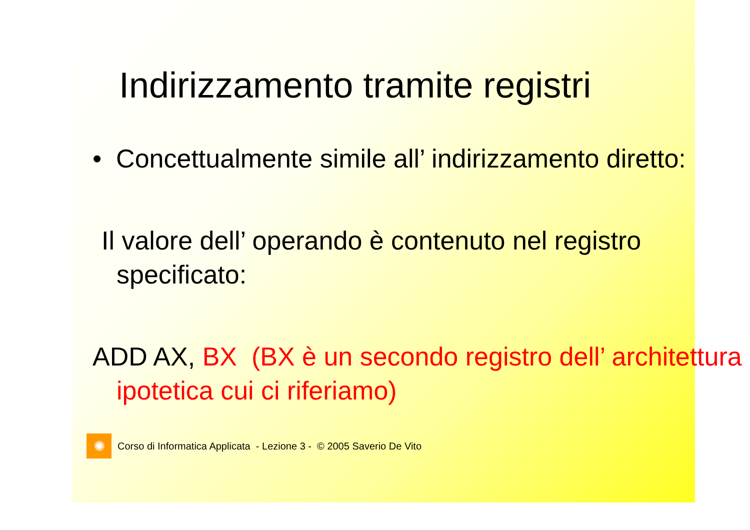Indirizzamento tramite registri
• Concettualmente simile all’ indirizzamento diretto:
Il valore dell’ operando è contenuto nel registro specificato:
ADD AX, BX (BX è un secondo registro dell’ architettura ipotetica cui ci riferiamo)
✺
Corso di Informatica Applicata - Lezione 3 - © 2005 Saverio De Vito